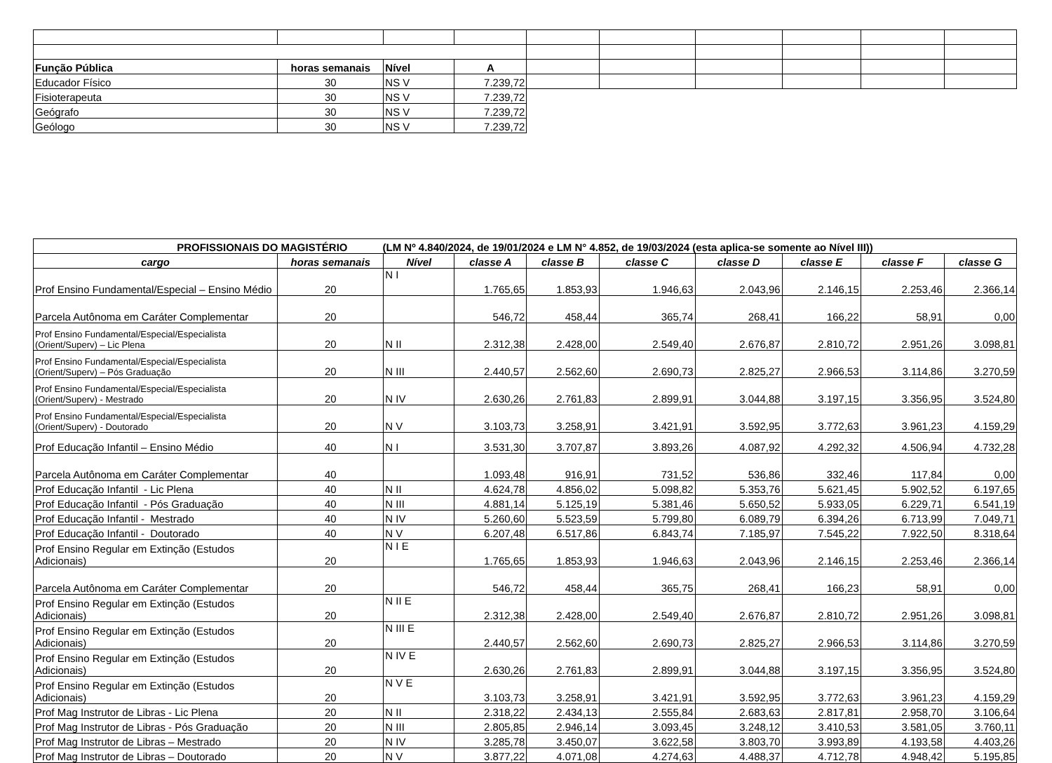| Função Pública | horas semanais | Nível | A | | | | | | |
| Educador Físico | 30 | NS V | 7.239,72 | | | | | | |
| Fisioterapeuta | 30 | NS V | 7.239,72 | | | | | | |
| Geógrafo | 30 | NS V | 7.239,72 | | | | | | |
| Geólogo | 30 | NS V | 7.239,72 | | | | | | |
| PROFISSIONAIS DO MAGISTÉRIO (LM Nº 4.840/2024, de 19/01/2024 e LM N° 4.852, de 19/03/2024 (esta aplica-se somente ao Nível III)) | | | | | | | | | |
| --- | --- | --- | --- | --- | --- | --- | --- | --- | --- |
| cargo | horas semanais | Nível | classe A | classe B | classe C | classe D | classe E | classe F | classe G |
| Prof Ensino Fundamental/Especial – Ensino Médio | 20 | N I | 1.765,65 | 1.853,93 | 1.946,63 | 2.043,96 | 2.146,15 | 2.253,46 | 2.366,14 |
| Parcela Autônoma em Caráter Complementar | 20 | | 546,72 | 458,44 | 365,74 | 268,41 | 166,22 | 58,91 | 0,00 |
| Prof Ensino Fundamental/Especial/Especialista (Orient/Superv) – Lic Plena | 20 | N II | 2.312,38 | 2.428,00 | 2.549,40 | 2.676,87 | 2.810,72 | 2.951,26 | 3.098,81 |
| Prof Ensino Fundamental/Especial/Especialista (Orient/Superv) – Pós Graduação | 20 | N III | 2.440,57 | 2.562,60 | 2.690,73 | 2.825,27 | 2.966,53 | 3.114,86 | 3.270,59 |
| Prof Ensino Fundamental/Especial/Especialista (Orient/Superv) - Mestrado | 20 | N IV | 2.630,26 | 2.761,83 | 2.899,91 | 3.044,88 | 3.197,15 | 3.356,95 | 3.524,80 |
| Prof Ensino Fundamental/Especial/Especialista (Orient/Superv) - Doutorado | 20 | N V | 3.103,73 | 3.258,91 | 3.421,91 | 3.592,95 | 3.772,63 | 3.961,23 | 4.159,29 |
| Prof Educação Infantil – Ensino Médio | 40 | N I | 3.531,30 | 3.707,87 | 3.893,26 | 4.087,92 | 4.292,32 | 4.506,94 | 4.732,28 |
| Parcela Autônoma em Caráter Complementar | 40 | | 1.093,48 | 916,91 | 731,52 | 536,86 | 332,46 | 117,84 | 0,00 |
| Prof Educação Infantil - Lic Plena | 40 | N II | 4.624,78 | 4.856,02 | 5.098,82 | 5.353,76 | 5.621,45 | 5.902,52 | 6.197,65 |
| Prof Educação Infantil - Pós Graduação | 40 | N III | 4.881,14 | 5.125,19 | 5.381,46 | 5.650,52 | 5.933,05 | 6.229,71 | 6.541,19 |
| Prof Educação Infantil - Mestrado | 40 | N IV | 5.260,60 | 5.523,59 | 5.799,80 | 6.089,79 | 6.394,26 | 6.713,99 | 7.049,71 |
| Prof Educação Infantil - Doutorado | 40 | N V | 6.207,48 | 6.517,86 | 6.843,74 | 7.185,97 | 7.545,22 | 7.922,50 | 8.318,64 |
| Prof Ensino Regular em Extinção (Estudos Adicionais) | 20 | N I E | 1.765,65 | 1.853,93 | 1.946,63 | 2.043,96 | 2.146,15 | 2.253,46 | 2.366,14 |
| Parcela Autônoma em Caráter Complementar | 20 | | 546,72 | 458,44 | 365,75 | 268,41 | 166,23 | 58,91 | 0,00 |
| Prof Ensino Regular em Extinção (Estudos Adicionais) | 20 | N II E | 2.312,38 | 2.428,00 | 2.549,40 | 2.676,87 | 2.810,72 | 2.951,26 | 3.098,81 |
| Prof Ensino Regular em Extinção (Estudos Adicionais) | 20 | N III E | 2.440,57 | 2.562,60 | 2.690,73 | 2.825,27 | 2.966,53 | 3.114,86 | 3.270,59 |
| Prof Ensino Regular em Extinção (Estudos Adicionais) | 20 | N IV E | 2.630,26 | 2.761,83 | 2.899,91 | 3.044,88 | 3.197,15 | 3.356,95 | 3.524,80 |
| Prof Ensino Regular em Extinção (Estudos Adicionais) | 20 | N V E | 3.103,73 | 3.258,91 | 3.421,91 | 3.592,95 | 3.772,63 | 3.961,23 | 4.159,29 |
| Prof Mag Instrutor de Libras - Lic Plena | 20 | N II | 2.318,22 | 2.434,13 | 2.555,84 | 2.683,63 | 2.817,81 | 2.958,70 | 3.106,64 |
| Prof Mag Instrutor de Libras - Pós Graduação | 20 | N III | 2.805,85 | 2.946,14 | 3.093,45 | 3.248,12 | 3.410,53 | 3.581,05 | 3.760,11 |
| Prof Mag Instrutor de Libras – Mestrado | 20 | N IV | 3.285,78 | 3.450,07 | 3.622,58 | 3.803,70 | 3.993,89 | 4.193,58 | 4.403,26 |
| Prof Mag Instrutor de Libras – Doutorado | 20 | N V | 3.877,22 | 4.071,08 | 4.274,63 | 4.488,37 | 4.712,78 | 4.948,42 | 5.195,85 |